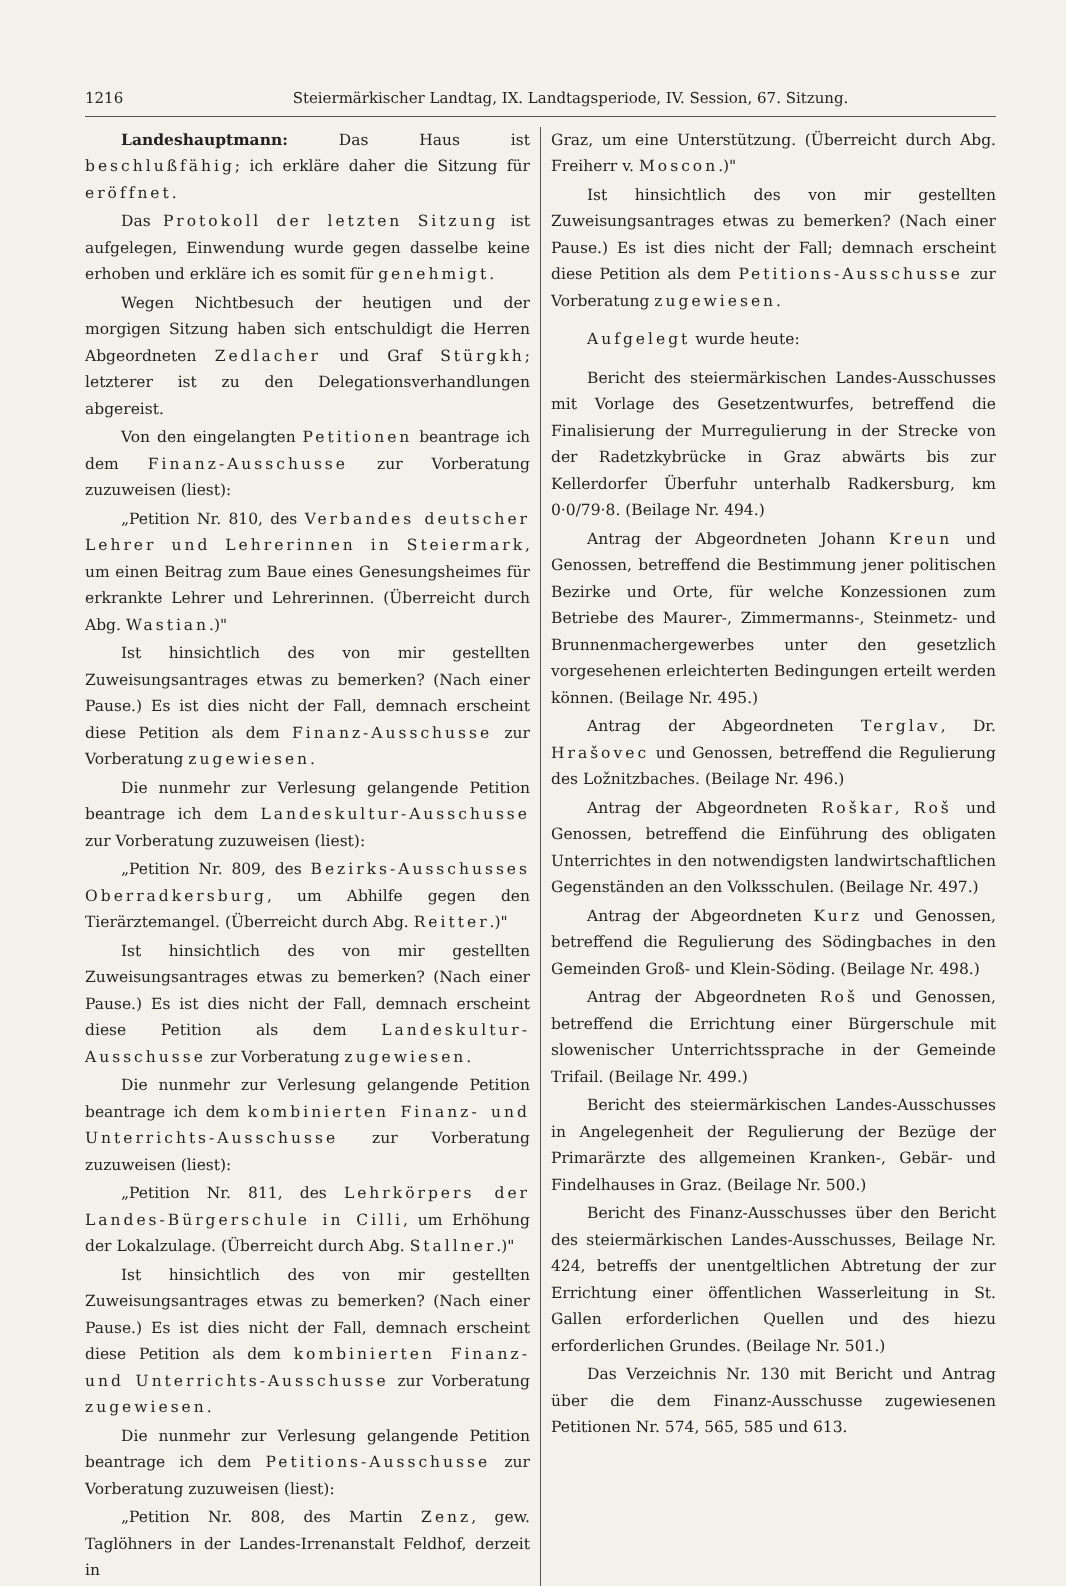1216 Steiermärkischer Landtag, IX. Landtagsperiode, IV. Session, 67. Sitzung.
Landeshauptmann: Das Haus ist beschlußfähig; ich erkläre daher die Sitzung für eröffnet.
Das Protokoll der letzten Sitzung ist aufgelegen, Einwendung wurde gegen dasselbe keine erhoben und erkläre ich es somit für genehmigt.
Wegen Nichtbesuch der heutigen und der morgigen Sitzung haben sich entschuldigt die Herren Abgeordneten Zedlacher und Graf Stürgkh; letzterer ist zu den Delegationsverhandlungen abgereist.
Von den eingelangten Petitionen beantrage ich dem Finanz-Ausschusse zur Vorberatung zuzuweisen (liest):
„Petition Nr. 810, des Verbandes deutscher Lehrer und Lehrerinnen in Steiermark, um einen Beitrag zum Baue eines Genesungsheimes für erkrankte Lehrer und Lehrerinnen. (Überreicht durch Abg. Wastian.)"
Ist hinsichtlich des von mir gestellten Zuweisungsantrages etwas zu bemerken? (Nach einer Pause.) Es ist dies nicht der Fall, demnach erscheint diese Petition als dem Finanz-Ausschusse zur Vorberatung zugewiesen.
Die nunmehr zur Verlesung gelangende Petition beantrage ich dem Landeskultur-Ausschusse zur Vorberatung zuzuweisen (liest):
„Petition Nr. 809, des Bezirks-Ausschusses Oberradkersburg, um Abhilfe gegen den Tierärztemangel. (Überreicht durch Abg. Reitter.)"
Ist hinsichtlich des von mir gestellten Zuweisungsantrages etwas zu bemerken? (Nach einer Pause.) Es ist dies nicht der Fall, demnach erscheint diese Petition als dem Landeskultur-Ausschusse zur Vorberatung zugewiesen.
Die nunmehr zur Verlesung gelangende Petition beantrage ich dem kombinierten Finanz- und Unterrichts-Ausschusse zur Vorberatung zuzuweisen (liest):
„Petition Nr. 811, des Lehrkörpers der Landes-Bürgerschule in Cilli, um Erhöhung der Lokalzulage. (Überreicht durch Abg. Stallner.)"
Ist hinsichtlich des von mir gestellten Zuweisungsantrages etwas zu bemerken? (Nach einer Pause.) Es ist dies nicht der Fall, demnach erscheint diese Petition als dem kombinierten Finanz- und Unterrichts-Ausschusse zur Vorberatung zugewiesen.
Die nunmehr zur Verlesung gelangende Petition beantrage ich dem Petitions-Ausschusse zur Vorberatung zuzuweisen (liest):
„Petition Nr. 808, des Martin Zenz, gew. Taglöhners in der Landes-Irrenanstalt Feldhof, derzeit in
Graz, um eine Unterstützung. (Überreicht durch Abg. Freiherr v. Moscon.)"
Ist hinsichtlich des von mir gestellten Zuweisungsantrages etwas zu bemerken? (Nach einer Pause.) Es ist dies nicht der Fall; demnach erscheint diese Petition als dem Petitions-Ausschusse zur Vorberatung zugewiesen.
Aufgelegt wurde heute:
Bericht des steiermärkischen Landes-Ausschusses mit Vorlage des Gesetzentwurfes, betreffend die Finalisierung der Murregulierung in der Strecke von der Radetzkybrücke in Graz abwärts bis zur Kellerdorfer Überfuhr unterhalb Radkersburg, km 0·0/79·8. (Beilage Nr. 494.)
Antrag der Abgeordneten Johann Kreun und Genossen, betreffend die Bestimmung jener politischen Bezirke und Orte, für welche Konzessionen zum Betriebe des Maurer-, Zimmermanns-, Steinmetz- und Brunnenmachergewerbes unter den gesetzlich vorgesehenen erleichterten Bedingungen erteilt werden können. (Beilage Nr. 495.)
Antrag der Abgeordneten Terglav, Dr. Hrašovec und Genossen, betreffend die Regulierung des Ložnitzbaches. (Beilage Nr. 496.)
Antrag der Abgeordneten Roškar, Roš und Genossen, betreffend die Einführung des obligaten Unterrichtes in den notwendigsten landwirtschaftlichen Gegenständen an den Volksschulen. (Beilage Nr. 497.)
Antrag der Abgeordneten Kurz und Genossen, betreffend die Regulierung des Södingbaches in den Gemeinden Groß- und Klein-Söding. (Beilage Nr. 498.)
Antrag der Abgeordneten Roš und Genossen, betreffend die Errichtung einer Bürgerschule mit slowenischer Unterrichtssprache in der Gemeinde Trifail. (Beilage Nr. 499.)
Bericht des steiermärkischen Landes-Ausschusses in Angelegenheit der Regulierung der Bezüge der Primarärzte des allgemeinen Kranken-, Gebär- und Findelhauses in Graz. (Beilage Nr. 500.)
Bericht des Finanz-Ausschusses über den Bericht des steiermärkischen Landes-Ausschusses, Beilage Nr. 424, betreffs der unentgeltlichen Abtretung der zur Errichtung einer öffentlichen Wasserleitung in St. Gallen erforderlichen Quellen und des hiezu erforderlichen Grundes. (Beilage Nr. 501.)
Das Verzeichnis Nr. 130 mit Bericht und Antrag über die dem Finanz-Ausschusse zugewiesenen Petitionen Nr. 574, 565, 585 und 613.